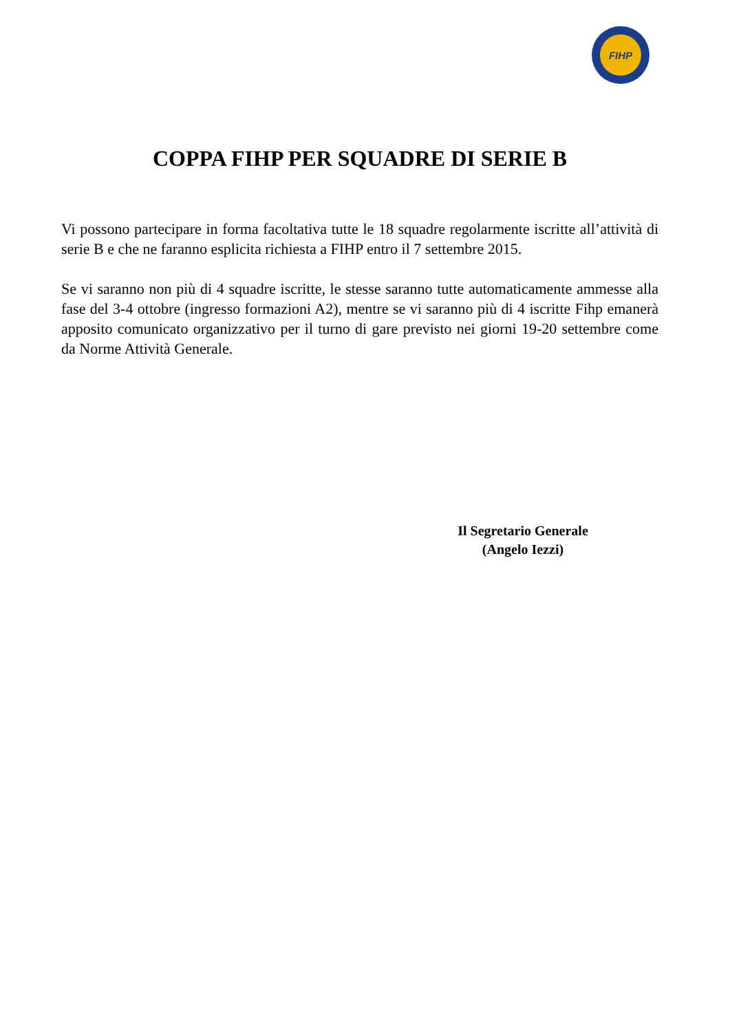FIHP
COPPA FIHP PER SQUADRE DI SERIE B
Vi possono partecipare in forma facoltativa tutte le 18 squadre regolarmente iscritte all’attività di serie B e che ne faranno esplicita richiesta a FIHP entro il 7 settembre 2015.
Se vi saranno non più di 4 squadre iscritte, le stesse saranno tutte automaticamente ammesse alla fase del 3-4 ottobre (ingresso formazioni A2), mentre se vi saranno più di 4 iscritte Fihp emanerà apposito comunicato organizzativo per il turno di gare previsto nei giorni 19-20 settembre come da Norme Attività Generale.
Il Segretario Generale
(Angelo Iezzi)